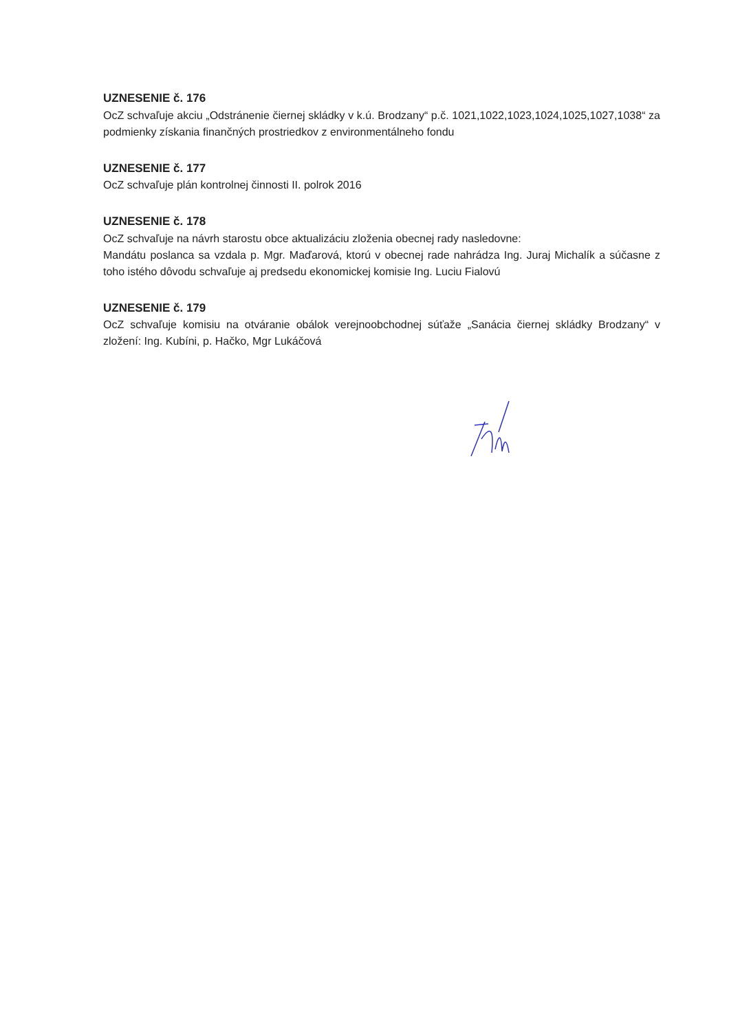UZNESENIE č. 176
OcZ schvaľuje akciu „Odstránenie čiernej skládky v k.ú. Brodzany“ p.č. 1021,1022,1023,1024,1025,1027,1038“ za podmienky získania finančných prostriedkov z environmentálneho fondu
UZNESENIE č. 177
OcZ schvaľuje plán kontrolnej činnosti II. polrok 2016
UZNESENIE č. 178
OcZ schvaľuje na návrh starostu obce aktualizáciu zloženia obecnej rady nasledovne:
Mandátu poslanca sa vzdala p. Mgr. Maďarová, ktorú v obecnej rade nahrádza Ing. Juraj Michalík a súčasne z toho istého dôvodu schvaľuje aj predsedu ekonomickej komisie Ing. Luciu Fialovú
UZNESENIE č. 179
OcZ schvaľuje komisiu na otváranie obálok verejnoobchodnej súťaže „Sanácia čiernej skládky Brodzany“ v zložení: Ing. Kubíni, p. Hačko, Mgr Lukáčová